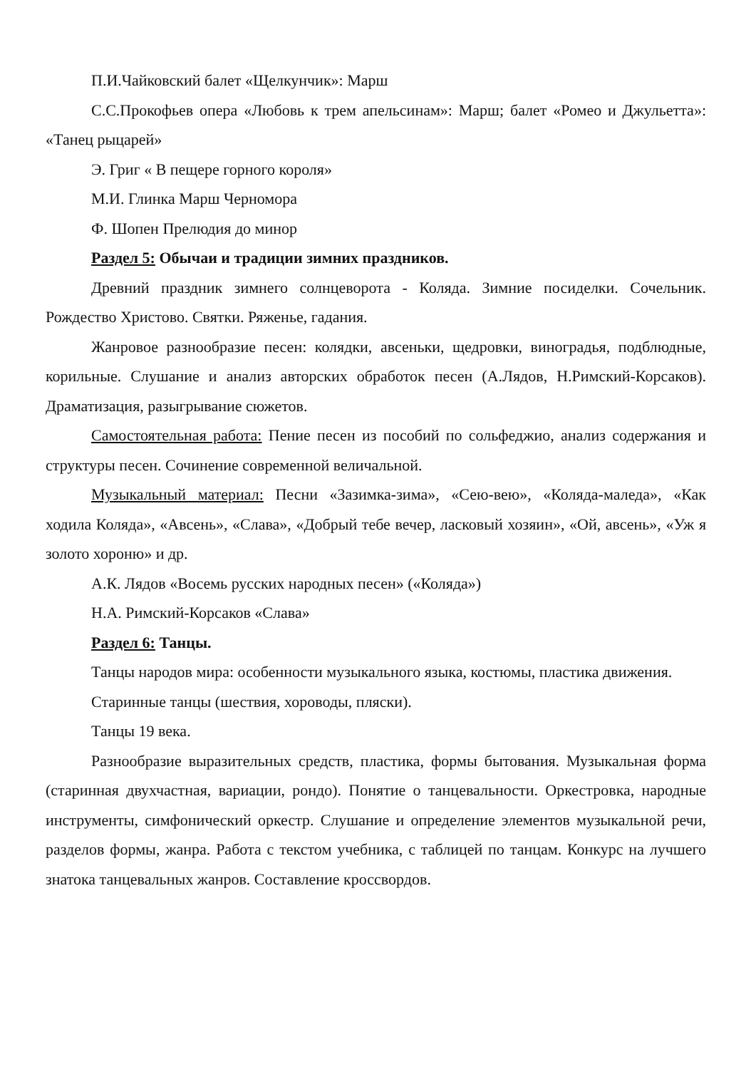П.И.Чайковский балет «Щелкунчик»: Марш
С.С.Прокофьев опера «Любовь к трем апельсинам»: Марш; балет «Ромео и Джульетта»: «Танец рыцарей»
Э. Григ « В пещере горного короля»
М.И. Глинка Марш Черномора
Ф. Шопен Прелюдия до минор
Раздел 5: Обычаи и традиции зимних праздников.
Древний праздник зимнего солнцеворота - Коляда. Зимние посиделки. Сочельник. Рождество Христово. Святки. Ряженье, гадания.
Жанровое разнообразие песен: колядки, авсеньки, щедровки, виноградья, подблюдные, корильные. Слушание и анализ авторских обработок песен (А.Лядов, Н.Римский-Корсаков). Драматизация, разыгрывание сюжетов.
Самостоятельная работа: Пение песен из пособий по сольфеджио, анализ содержания и структуры песен. Сочинение современной величальной.
Музыкальный материал: Песни «Зазимка-зима», «Сею-вею», «Коляда-маледа», «Как ходила Коляда», «Авсень», «Слава», «Добрый тебе вечер, ласковый хозяин», «Ой, авсень», «Уж я золото хороню» и др.
А.К. Лядов «Восемь русских народных песен» («Коляда»)
Н.А. Римский-Корсаков «Слава»
Раздел 6: Танцы.
Танцы народов мира: особенности музыкального языка, костюмы, пластика движения.
Старинные танцы (шествия, хороводы, пляски).
Танцы 19 века.
Разнообразие выразительных средств, пластика, формы бытования. Музыкальная форма (старинная двухчастная, вариации, рондо). Понятие о танцевальности. Оркестровка, народные инструменты, симфонический оркестр. Слушание и определение элементов музыкальной речи, разделов формы, жанра. Работа с текстом учебника, с таблицей по танцам. Конкурс на лучшего знатока танцевальных жанров. Составление кроссвордов.